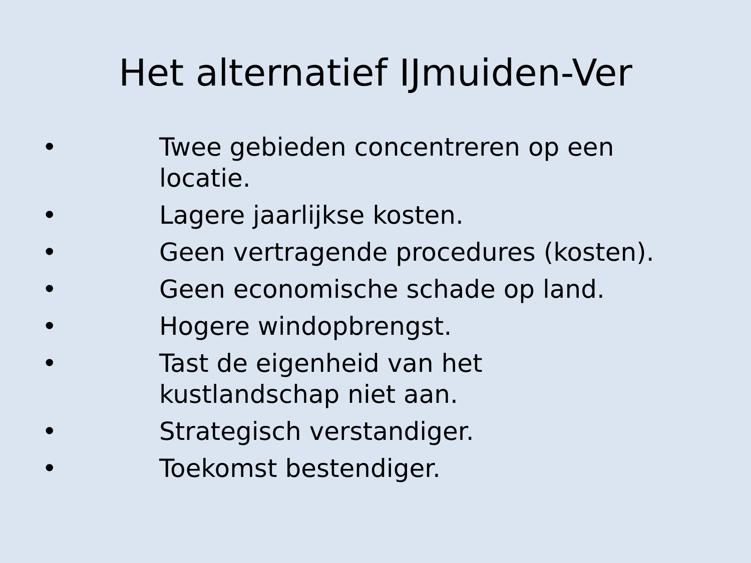Het alternatief IJmuiden-Ver
• Twee gebieden concentreren op een locatie.
• Lagere jaarlijkse kosten.
• Geen vertragende procedures (kosten).
• Geen economische schade op land.
• Hogere windopbrengst.
• Tast de eigenheid van het kustlandschap niet aan.
• Strategisch verstandiger.
• Toekomst bestendiger.